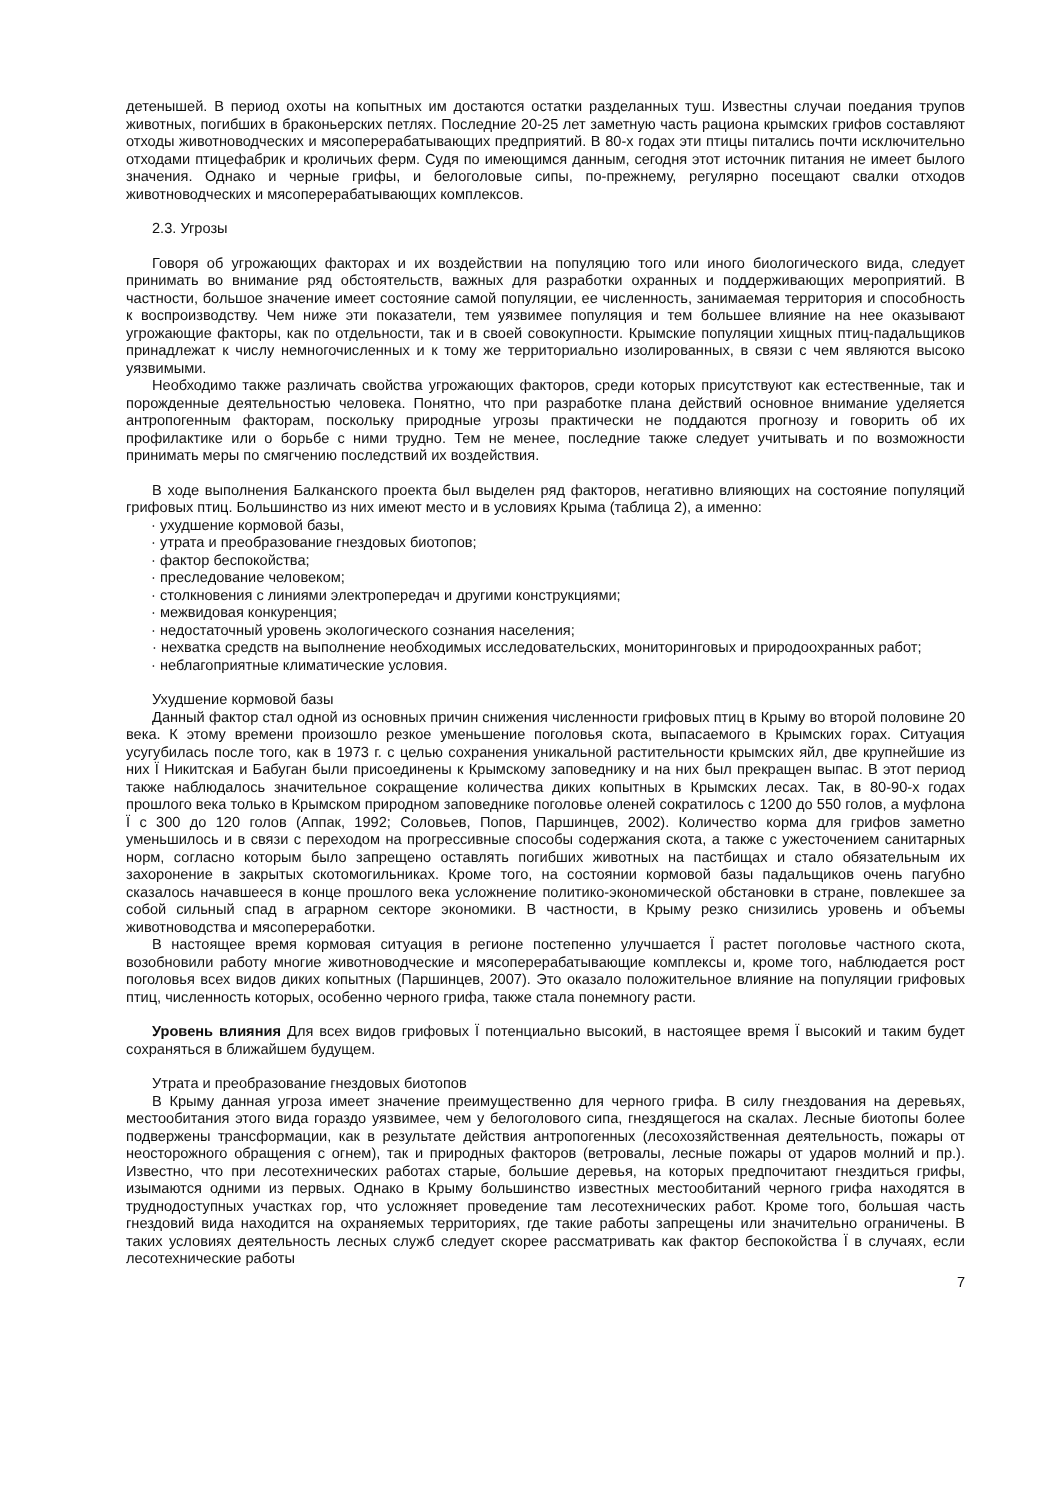детенышей. В период охоты на копытных им достаются остатки разделанных туш. Известны случаи поедания трупов животных, погибших в браконьерских петлях. Последние 20-25 лет заметную часть рациона крымских грифов составляют отходы животноводческих и мясоперерабатывающих предприятий. В 80-х годах эти птицы питались почти исключительно отходами птицефабрик и кроличьих ферм. Судя по имеющимся данным, сегодня этот источник питания не имеет былого значения. Однако и черные грифы, и белоголовые сипы, по-прежнему, регулярно посещают свалки отходов животноводческих и мясоперерабатывающих комплексов.
2.3. Угрозы
Говоря об угрожающих факторах и их воздействии на популяцию того или иного биологического вида, следует принимать во внимание ряд обстоятельств, важных для разработки охранных и поддерживающих мероприятий. В частности, большое значение имеет состояние самой популяции, ее численность, занимаемая территория и способность к воспроизводству. Чем ниже эти показатели, тем уязвимее популяция и тем большее влияние на нее оказывают угрожающие факторы, как по отдельности, так и в своей совокупности. Крымские популяции хищных птиц-падальщиков принадлежат к числу немногочисленных и к тому же территориально изолированных, в связи с чем являются высоко уязвимыми.
Необходимо также различать свойства угрожающих факторов, среди которых присутствуют как естественные, так и порожденные деятельностью человека. Понятно, что при разработке плана действий основное внимание уделяется антропогенным факторам, поскольку природные угрозы практически не поддаются прогнозу и говорить об их профилактике или о борьбе с ними трудно. Тем не менее, последние также следует учитывать и по возможности принимать меры по смягчению последствий их воздействия.
В ходе выполнения Балканского проекта был выделен ряд факторов, негативно влияющих на состояние популяций грифовых птиц. Большинство из них имеют место и в условиях Крыма (таблица 2), а именно:
· ухудшение кормовой базы,
· утрата и преобразование гнездовых биотопов;
· фактор беспокойства;
· преследование человеком;
· столкновения с линиями электропередач и другими конструкциями;
· межвидовая конкуренция;
· недостаточный уровень экологического сознания населения;
· нехватка средств на выполнение необходимых исследовательских, мониторинговых и природоохранных работ;
· неблагоприятные климатические условия.
Ухудшение кормовой базы
Данный фактор стал одной из основных причин снижения численности грифовых птиц в Крыму во второй половине 20 века. К этому времени произошло резкое уменьшение поголовья скота, выпасаемого в Крымских горах. Ситуация усугубилась после того, как в 1973 г. с целью сохранения уникальной растительности крымских яйл, две крупнейшие из них Ї Никитская и Бабуган были присоединены к Крымскому заповеднику и на них был прекращен выпас. В этот период также наблюдалось значительное сокращение количества диких копытных в Крымских лесах. Так, в 80-90-х годах прошлого века только в Крымском природном заповеднике поголовье оленей сократилось с 1200 до 550 голов, а муфлона Ї с 300 до 120 голов (Аппак, 1992; Соловьев, Попов, Паршинцев, 2002). Количество корма для грифов заметно уменьшилось и в связи с переходом на прогрессивные способы содержания скота, а также с ужесточением санитарных норм, согласно которым было запрещено оставлять погибших животных на пастбищах и стало обязательным их захоронение в закрытых скотомогильниках. Кроме того, на состоянии кормовой базы падальщиков очень пагубно сказалось начавшееся в конце прошлого века усложнение политико-экономической обстановки в стране, повлекшее за собой сильный спад в аграрном секторе экономики. В частности, в Крыму резко снизились уровень и объемы животноводства и мясопереработки.
В настоящее время кормовая ситуация в регионе постепенно улучшается Ї растет поголовье частного скота, возобновили работу многие животноводческие и мясоперерабатывающие комплексы и, кроме того, наблюдается рост поголовья всех видов диких копытных (Паршинцев, 2007). Это оказало положительное влияние на популяции грифовых птиц, численность которых, особенно черного грифа, также стала понемногу расти.
Уровень влияния Для всех видов грифовых Ї потенциально высокий, в настоящее время Ї высокий и таким будет сохраняться в ближайшем будущем.
Утрата и преобразование гнездовых биотопов
В Крыму данная угроза имеет значение преимущественно для черного грифа. В силу гнездования на деревьях, местообитания этого вида гораздо уязвимее, чем у белоголового сипа, гнездящегося на скалах. Лесные биотопы более подвержены трансформации, как в результате действия антропогенных (лесохозяйственная деятельность, пожары от неосторожного обращения с огнем), так и природных факторов (ветровалы, лесные пожары от ударов молний и пр.). Известно, что при лесотехнических работах старые, большие деревья, на которых предпочитают гнездиться грифы, изымаются одними из первых. Однако в Крыму большинство известных местообитаний черного грифа находятся в труднодоступных участках гор, что усложняет проведение там лесотехнических работ. Кроме того, большая часть гнездовий вида находится на охраняемых территориях, где такие работы запрещены или значительно ограничены. В таких условиях деятельность лесных служб следует скорее рассматривать как фактор беспокойства Ї в случаях, если лесотехнические работы
7